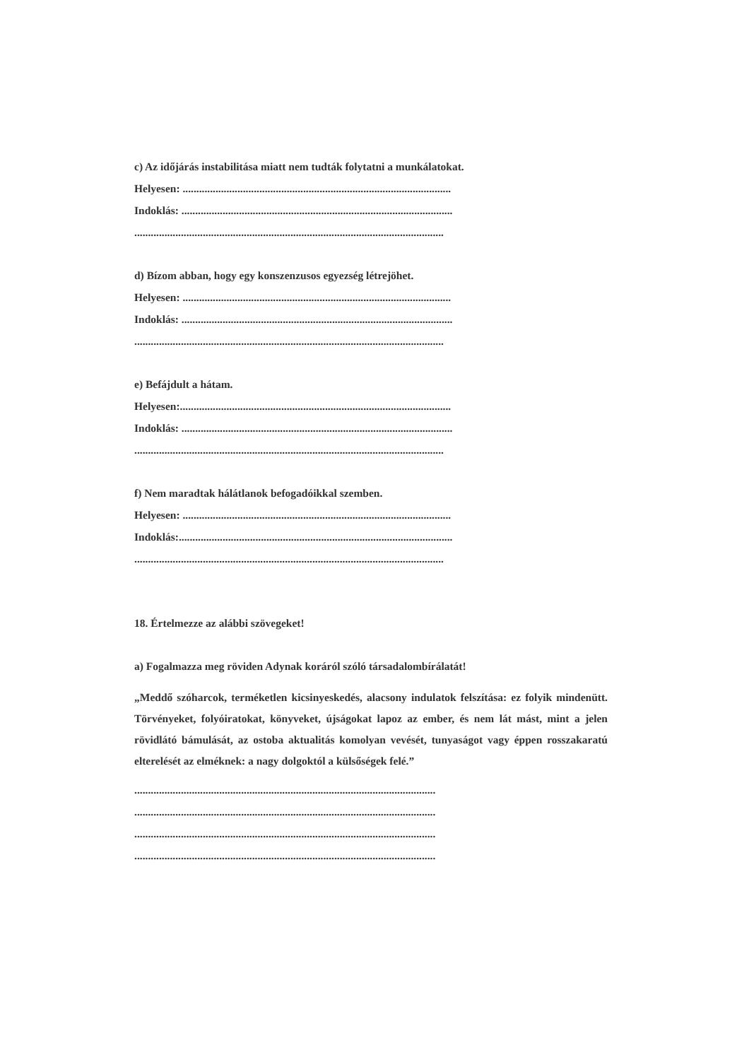c) Az időjárás instabilitása miatt nem tudták folytatni a munkálatokat.
Helyesen: ..................................................................................................
Indoklás: ...................................................................................................
.................................................................................................................
d) Bízom abban, hogy egy konszenzusos egyezség létrejöhet.
Helyesen: ..................................................................................................
Indoklás: ...................................................................................................
.................................................................................................................
e) Befájdult a hátam.
Helyesen:...................................................................................................
Indoklás: ...................................................................................................
.................................................................................................................
f) Nem maradtak hálátlanok befogadóikkal szemben.
Helyesen: ..................................................................................................
Indoklás:....................................................................................................
.................................................................................................................
18. Értelmezze az alábbi szövegeket!
a) Fogalmazza meg röviden Adynak koráról szóló társadalombírálatát!
„Meddő szóharcok, terméketlen kicsinyeskedés, alacsony indulatok felszítása: ez folyik mindenütt. Törvényeket, folyóiratokat, könyveket, újságokat lapoz az ember, és nem lát mást, mint a jelen rövidlátó bámulását, az ostoba aktualitás komolyan vevését, tunyaságot vagy éppen rosszakaratú elterelését az elméknek: a nagy dolgoktól a külsőségek felé.”
..............................................................................................................
..............................................................................................................
..............................................................................................................
..............................................................................................................